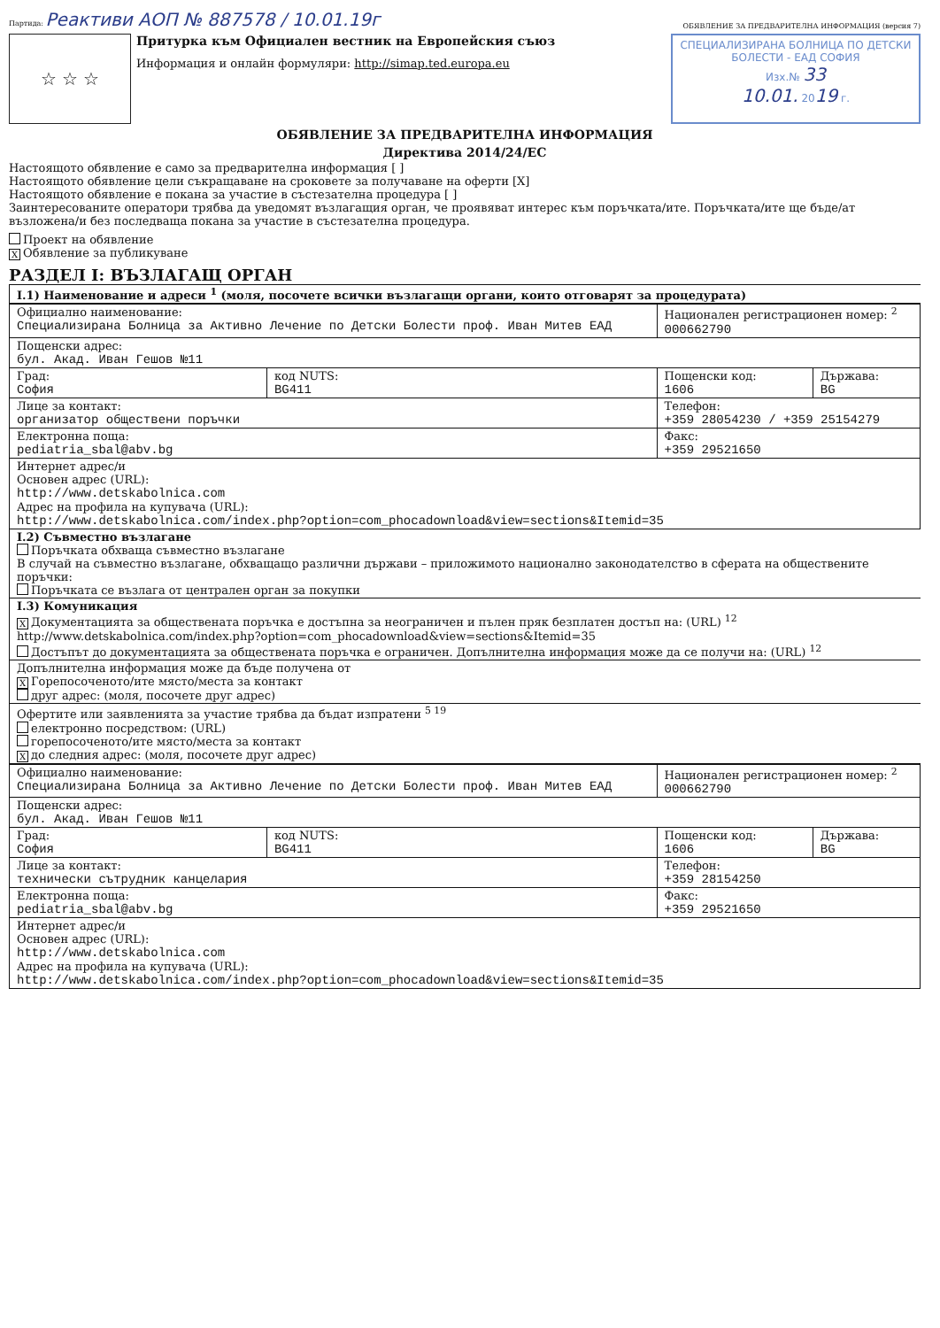Партида: Реактиви АОП № 887578 / 10.01.19г
ОБЯВЛЕНИЕ ЗА ПРЕДВАРИТЕЛНА ИНФОРМАЦИЯ (версия 7)
☆ ☆ ☆
Притурка към Официален вестник на Европейския съюз
Информация и онлайн формуляри: http://simap.ted.europa.eu
СПЕЦИАЛИЗИРАНА БОЛНИЦА ПО ДЕТСКИ БОЛЕСТИ - ЕАД СОФИЯ
Изх.№ 33
10.01. 2019 г.
ОБЯВЛЕНИЕ ЗА ПРЕДВАРИТЕЛНА ИНФОРМАЦИЯ
Директива 2014/24/ЕС
Настоящото обявление е само за предварителна информация [ ]
Настоящото обявление цели съкращаване на сроковете за получаване на оферти [X]
Настоящото обявление е покана за участие в състезателна процедура [ ]
Заинтересованите оператори трябва да уведомят възлагащия орган, че проявяват интерес към поръчката/ите. Поръчката/ите ще бъде/ат възложена/и без последваща покана за участие в състезателна процедура.
Проект на обявление
X Обявление за публикуване
РАЗДЕЛ I: ВЪЗЛАГАЩ ОРГАН
I.1) Наименование и адреси <sup>1</sup> (моля, посочете всички възлагащи органи, които отговарят за процедурата)
| Официално наименование: Специализирана Болница за Активно Лечение по Детски Болести проф. Иван Митев ЕАД | | Национален регистрационен номер: <sup>2</sup> 000662790 | |
| Пощенски адрес: бул. Акад. Иван Гешов №11 | | | |
| Град: София | код NUTS: BG411 | Пощенски код: 1606 | Държава: BG |
| Лице за контакт: организатор обществени поръчки | | Телефон: +359 28054230 / +359 25154279 | |
| Електронна поща: pediatria_sbal@abv.bg | | Факс: +359 29521650 | |
| Интернет адрес/и Основен адрес (URL): http://www.detskabolnica.com Адрес на профила на купувача (URL): http://www.detskabolnica.com/index.php?option=com_phocadownload&view=sections&Itemid=35 | | | |
I.2) Съвместно възлагане
Поръчката обхваща съвместно възлагане
В случай на съвместно възлагане, обхващащо различни държави – приложимото национално законодателство в сферата на обществените поръчки:
Поръчката се възлага от централен орган за покупки
I.3) Комуникация
X Документацията за обществената поръчка е достъпна за неограничен и пълен пряк безплатен достъп на: (URL) <sup>12</sup>
http://www.detskabolnica.com/index.php?option=com_phocadownload&view=sections&Itemid=35
Достъпът до документацията за обществената поръчка е ограничен. Допълнителна информация може да се получи на: (URL) <sup>12</sup>
Допълнителна информация може да бъде получена от
X Горепосоченото/ите място/места за контакт
друг адрес: (моля, посочете друг адрес)
Офертите или заявленията за участие трябва да бъдат изпратени <sup>5 19</sup>
електронно посредством: (URL)
горепосоченото/ите място/места за контакт
Xдо следния адрес: (моля, посочете друг адрес)
| Официално наименование: Специализирана Болница за Активно Лечение по Детски Болести проф. Иван Митев ЕАД | | Национален регистрационен номер: <sup>2</sup> 000662790 | |
| Пощенски адрес: бул. Акад. Иван Гешов №11 | | | |
| Град: София | код NUTS: BG411 | Пощенски код: 1606 | Държава: BG |
| Лице за контакт: технически сътрудник канцелария | | Телефон: +359 28154250 | |
| Електронна поща: pediatria_sbal@abv.bg | | Факс: +359 29521650 | |
| Интернет адрес/и Основен адрес (URL): http://www.detskabolnica.com Адрес на профила на купувача (URL): http://www.detskabolnica.com/index.php?option=com_phocadownload&view=sections&Itemid=35 | | | |